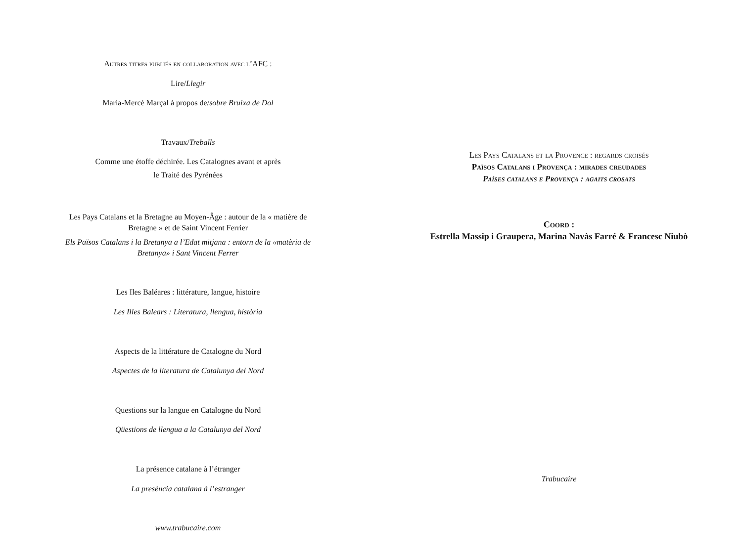Autres titres publiés en collaboration avec l’AFC :
Lire/Llegir
Maria-Mercè Marçal à propos de/sobre Bruixa de Dol
Travaux/Treballs
Comme une étoffe déchirée. Les Catalognes avant et après
le Traité des Pyrénées
Les Pays Catalans et la Bretagne au Moyen-Âge : autour de la « matière de Bretagne » et de Saint Vincent Ferrier
Els Països Catalans i la Bretanya a l’Edat mitjana : entorn de la «matèria de Bretanya» i Sant Vincent Ferrer
Les Iles Baléares : littérature, langue, histoire
Les Illes Balears : Literatura, llengua, història
Aspects de la littérature de Catalogne du Nord
Aspectes de la literatura de Catalunya del Nord
Questions sur la langue en Catalogne du Nord
Qüestions de llengua a la Catalunya del Nord
La présence catalane à l’étranger
La presència catalana à l’estranger
www.trabucaire.com
Les Pays Catalans et la Provence : regards croisés
Països Catalans i Provença : mirades creudades
Países catalans e Provença : agaits crosats
Coord :
Estrella Massip i Graupera, Marina Navàs Farré & Francesc Niubò
Trabucaire